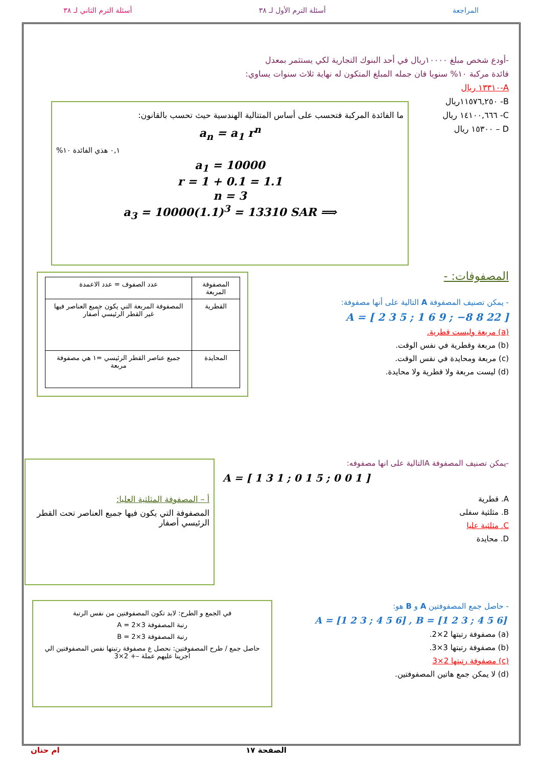المراجعة أسئلة الترم الأول لـ ٣٨ أسئلة الترم الثاني لـ ٣٨
-أودع شخص مبلغ ١٠٠٠٠ريال في أحد البنوك التجارية لكي يستثمر بمعدل
فائدة مركبة ١٠% سنويا فان جمله المبلغ المتكون له نهاية ثلاث سنوات يساوي:
A-١٣٣١٠ ريال
B- ١١٥٧٦,٢٥٠ريال
C- ١٤١٠٠,٦٦٦ ريال
D – ١٥٣٠٠ ريال
ما الفائدة المركبة فتحسب على أساس المتتالية الهندسية حيث تحسب بالقانون:
a<sub>n</sub> = a<sub>1</sub> r<sup>n</sup>
٠,١ هذي الفائدة ١٠%
a<sub>1</sub> = 10000
r = 1 + 0.1 = 1.1
n = 3
⟹ a<sub>3</sub> = 10000(1.1)<sup>3</sup> = 13310 SAR
المصفوفات: -
- يمكن تصنيف المصفوفة A التالية على أنها مصفوفة:
A = [ 2 3 5 ; 1 6 9 ; −8 8 22 ]
(a) مربعة وليست قطرية.
(b) مربعة وقطرية في نفس الوقت.
(c) مربعة ومحايدة في نفس الوقت.
(d) ليست مربعة ولا قطرية ولا محايدة.
| المصفوفة المربعة | عدد الصفوف = عدد الاعمدة |
| القطرية | المصفوفة المربعة التي يكون جميع العناصر فيها غير القطر الرئيسي أصفار |
| المحايدة | جميع عناصر القطر الرئيسي =١ هي مصفوفة مربعة |
-يمكن تصنيف المصفوفة Aالتالية على انها مصفوفه:
A = [ 1 3 1 ; 0 1 5 ; 0 0 1 ]
A. قطرية
B. مثلثية سفلى
C. مثلثية عليا
D. محايدة
أ – المصفوفة المثلثية العليا:
المصفوفة التي يكون فيها جميع العناصر تحت القطر الرئيسي أصفار
- حاصل جمع المصفوفتين A و B هو:
A = [1 2 3 ; 4 5 6] , B = [1 2 3 ; 4 5 6]
(a) مصفوفة رتبتها 2×2.
(b) مصفوفة رتبتها 3×3.
(c) مصفوفة رتبتها 2×3
(d) لا يمكن جمع هاتين المصفوفتين.
في الجمع و الطرح: لابد تكون المصفوفتين من نفس الرتبة
رتبة المصفوفة A = 2×3
رتبة المصفوفة B = 2×3
حاصل جمع / طرح المصفوفتين: نحصل ع مصفوفة رتبتها نفس المصفوفتين الي اجرينا عليهم عملة –+ 2×3
الصفحة ١٧ ام حنان